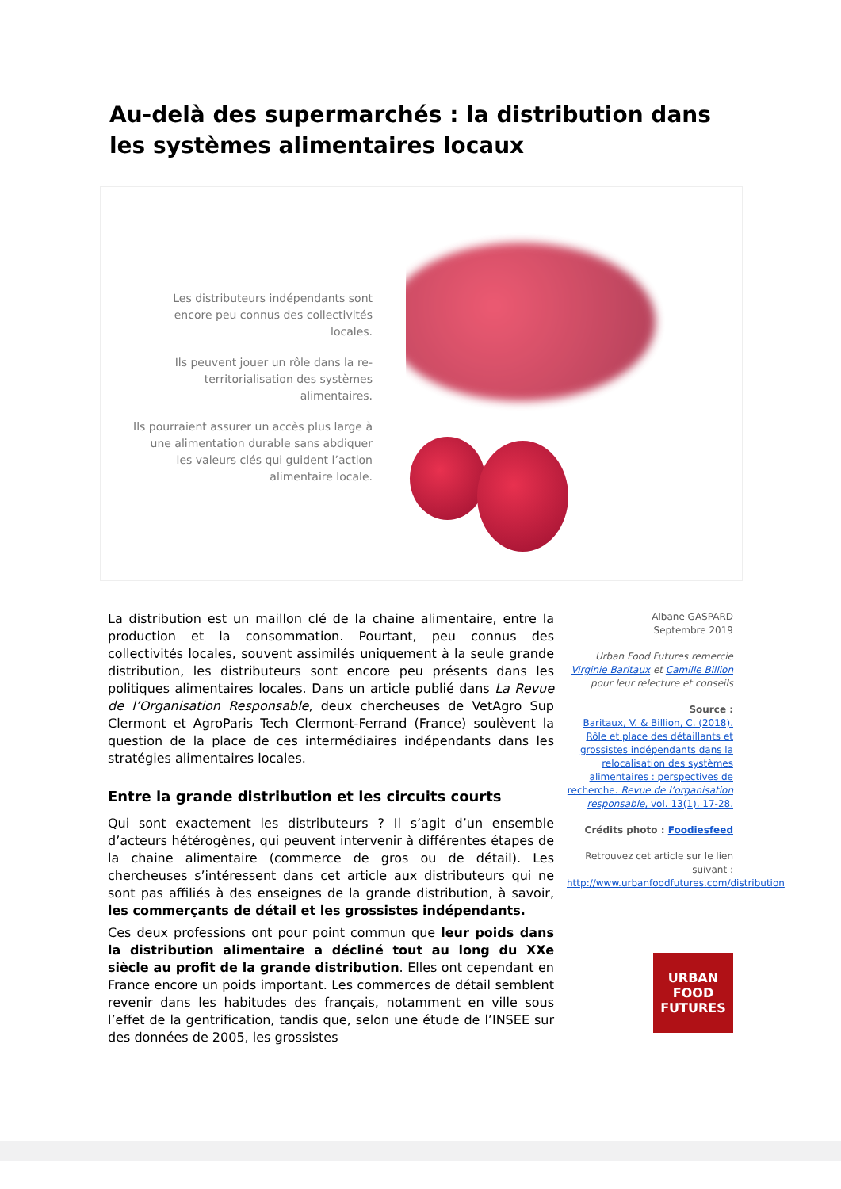Au-delà des supermarchés : la distribution dans les systèmes alimentaires locaux
Les distributeurs indépendants sont encore peu connus des collectivités locales.
Ils peuvent jouer un rôle dans la re-territorialisation des systèmes alimentaires.
Ils pourraient assurer un accès plus large à une alimentation durable sans abdiquer les valeurs clés qui guident l’action alimentaire locale.
La distribution est un maillon clé de la chaine alimentaire, entre la production et la consommation. Pourtant, peu connus des collectivités locales, souvent assimilés uniquement à la seule grande distribution, les distributeurs sont encore peu présents dans les politiques alimentaires locales. Dans un article publié dans La Revue de l’Organisation Responsable, deux chercheuses de VetAgro Sup Clermont et AgroParis Tech Clermont-Ferrand (France) soulèvent la question de la place de ces intermédiaires indépendants dans les stratégies alimentaires locales.
Entre la grande distribution et les circuits courts
Qui sont exactement les distributeurs ? Il s’agit d’un ensemble d’acteurs hétérogènes, qui peuvent intervenir à différentes étapes de la chaine alimentaire (commerce de gros ou de détail). Les chercheuses s’intéressent dans cet article aux distributeurs qui ne sont pas affiliés à des enseignes de la grande distribution, à savoir, les commerçants de détail et les grossistes indépendants.
Ces deux professions ont pour point commun que leur poids dans la distribution alimentaire a décliné tout au long du XXe siècle au profit de la grande distribution. Elles ont cependant en France encore un poids important. Les commerces de détail semblent revenir dans les habitudes des français, notamment en ville sous l’effet de la gentrification, tandis que, selon une étude de l’INSEE sur des données de 2005, les grossistes
Albane GASPARD
Septembre 2019
Urban Food Futures remercie Virginie Baritaux et Camille Billion pour leur relecture et conseils
Source :
Baritaux, V. & Billion, C. (2018). Rôle et place des détaillants et grossistes indépendants dans la relocalisation des systèmes alimentaires : perspectives de recherche. Revue de l’organisation responsable, vol. 13(1), 17-28.
Crédits photo : Foodiesfeed
Retrouvez cet article sur le lien suivant :
http://www.urbanfoodfutures.com/distribution
URBAN
FOOD
FUTURES